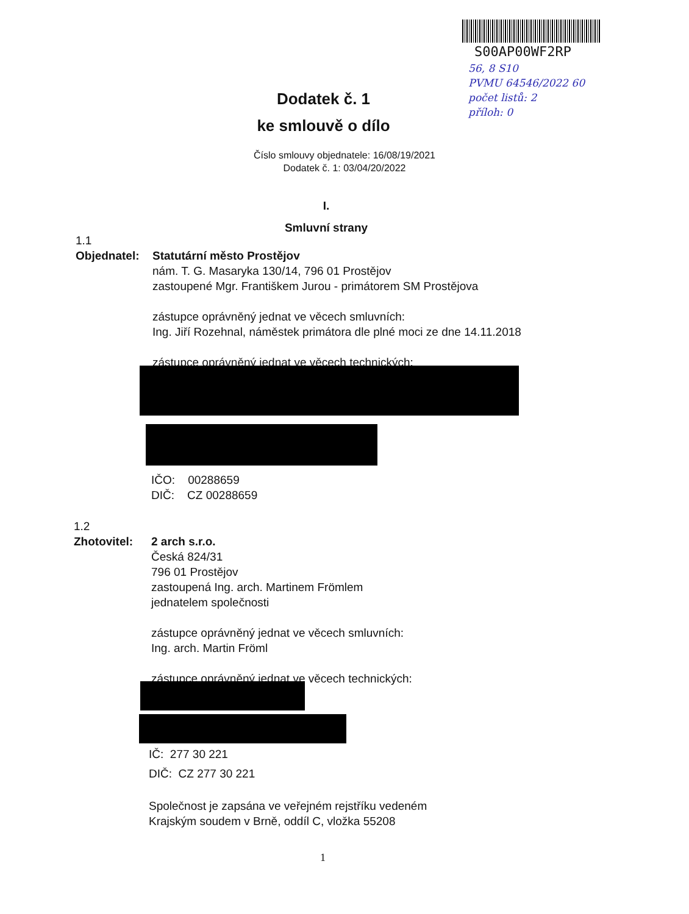S00AP00WF2RP
56, 8 S10
PVMU 64546/2022 60
počet listů: 2
příloh: 0
Dodatek č. 1
ke smlouvě o dílo
Číslo smlouvy objednatele: 16/08/19/2021
Dodatek č. 1: 03/04/20/2022
I.
Smluvní strany
1.1
Objednatel:
Statutární město Prostějov
nám. T. G. Masaryka 130/14, 796 01 Prostějov
zastoupené Mgr. Františkem Jurou - primátorem SM Prostějova
zástupce oprávněný jednat ve věcech smluvních:
Ing. Jiří Rozehnal, náměstek primátora dle plné moci ze dne 14.11.2018
zástupce oprávněný jednat ve věcech technických:
IČO: 00288659
DIČ: CZ 00288659
1.2
Zhotovitel:
2 arch s.r.o.
Česká 824/31
796 01 Prostějov
zastoupená Ing. arch. Martinem Frömlem
jednatelem společnosti
zástupce oprávněný jednat ve věcech smluvních:
Ing. arch. Martin Fröml
zástupce oprávněný jednat ve věcech technických:
IČ: 277 30 221
DIČ: CZ 277 30 221
Společnost je zapsána ve veřejném rejstříku vedeném
Krajským soudem v Brně, oddíl C, vložka 55208
1